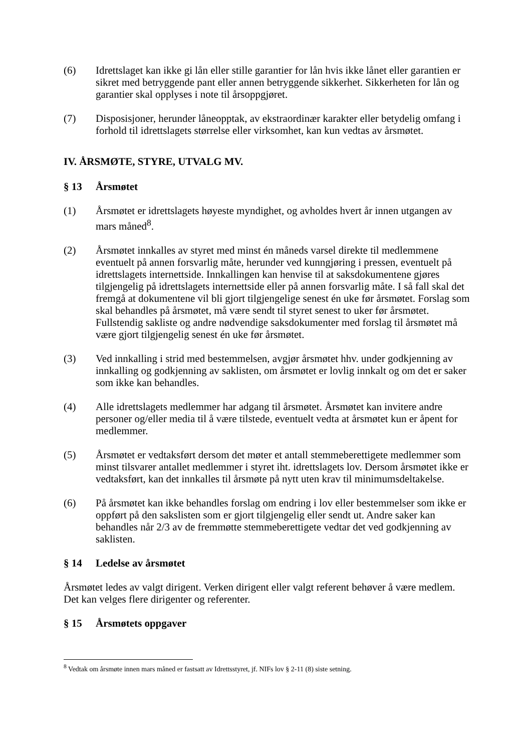(6) Idrettslaget kan ikke gi lån eller stille garantier for lån hvis ikke lånet eller garantien er sikret med betryggende pant eller annen betryggende sikkerhet. Sikkerheten for lån og garantier skal opplyses i note til årsoppgjøret.
(7) Disposisjoner, herunder låneopptak, av ekstraordinær karakter eller betydelig omfang i forhold til idrettslagets størrelse eller virksomhet, kan kun vedtas av årsmøtet.
IV. ÅRSMØTE, STYRE, UTVALG MV.
§ 13 Årsmøtet
(1) Årsmøtet er idrettslagets høyeste myndighet, og avholdes hvert år innen utgangen av mars måned<sup>8</sup>.
(2) Årsmøtet innkalles av styret med minst én måneds varsel direkte til medlemmene eventuelt på annen forsvarlig måte, herunder ved kunngjøring i pressen, eventuelt på idrettslagets internettside. Innkallingen kan henvise til at saksdokumentene gjøres tilgjengelig på idrettslagets internettside eller på annen forsvarlig måte. I så fall skal det fremgå at dokumentene vil bli gjort tilgjengelige senest én uke før årsmøtet. Forslag som skal behandles på årsmøtet, må være sendt til styret senest to uker før årsmøtet. Fullstendig sakliste og andre nødvendige saksdokumenter med forslag til årsmøtet må være gjort tilgjengelig senest én uke før årsmøtet.
(3) Ved innkalling i strid med bestemmelsen, avgjør årsmøtet hhv. under godkjenning av innkalling og godkjenning av saklisten, om årsmøtet er lovlig innkalt og om det er saker som ikke kan behandles.
(4) Alle idrettslagets medlemmer har adgang til årsmøtet. Årsmøtet kan invitere andre personer og/eller media til å være tilstede, eventuelt vedta at årsmøtet kun er åpent for medlemmer.
(5) Årsmøtet er vedtaksført dersom det møter et antall stemmeberettigete medlemmer som minst tilsvarer antallet medlemmer i styret iht. idrettslagets lov. Dersom årsmøtet ikke er vedtaksført, kan det innkalles til årsmøte på nytt uten krav til minimumsdeltakelse.
(6) På årsmøtet kan ikke behandles forslag om endring i lov eller bestemmelser som ikke er oppført på den sakslisten som er gjort tilgjengelig eller sendt ut. Andre saker kan behandles når 2/3 av de fremmøtte stemmeberettigete vedtar det ved godkjenning av saklisten.
§ 14 Ledelse av årsmøtet
Årsmøtet ledes av valgt dirigent. Verken dirigent eller valgt referent behøver å være medlem. Det kan velges flere dirigenter og referenter.
§ 15 Årsmøtets oppgaver
<sup>8</sup> Vedtak om årsmøte innen mars måned er fastsatt av Idrettsstyret, jf. NIFs lov § 2-11 (8) siste setning.